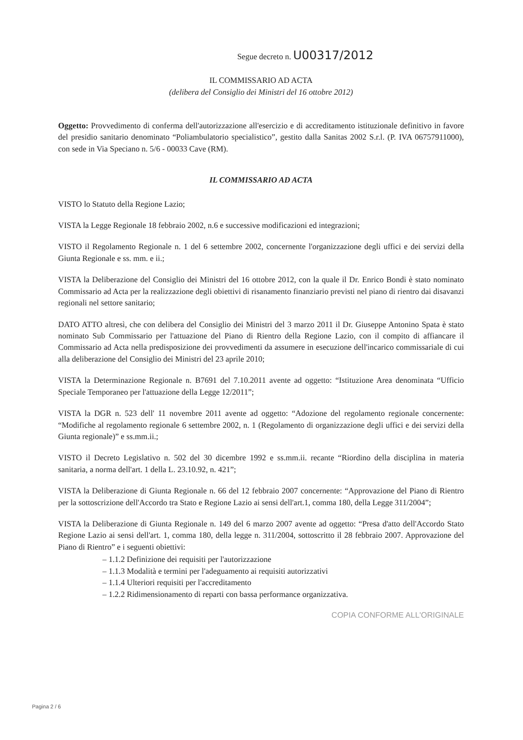Segue decreto n. U00317/2012
IL COMMISSARIO AD ACTA
(delibera del Consiglio dei Ministri del 16 ottobre 2012)
Oggetto: Provvedimento di conferma dell'autorizzazione all'esercizio e di accreditamento istituzionale definitivo in favore del presidio sanitario denominato “Poliambulatorio specialistico”, gestito dalla Sanitas 2002 S.r.l. (P. IVA 06757911000), con sede in Via Speciano n. 5/6 - 00033 Cave (RM).
IL COMMISSARIO AD ACTA
VISTO lo Statuto della Regione Lazio;
VISTA la Legge Regionale 18 febbraio 2002, n.6 e successive modificazioni ed integrazioni;
VISTO il Regolamento Regionale n. 1 del 6 settembre 2002, concernente l'organizzazione degli uffici e dei servizi della Giunta Regionale e ss. mm. e ii.;
VISTA la Deliberazione del Consiglio dei Ministri del 16 ottobre 2012, con la quale il Dr. Enrico Bondi è stato nominato Commissario ad Acta per la realizzazione degli obiettivi di risanamento finanziario previsti nel piano di rientro dai disavanzi regionali nel settore sanitario;
DATO ATTO altresì, che con delibera del Consiglio dei Ministri del 3 marzo 2011 il Dr. Giuseppe Antonino Spata è stato nominato Sub Commissario per l'attuazione del Piano di Rientro della Regione Lazio, con il compito di affiancare il Commissario ad Acta nella predisposizione dei provvedimenti da assumere in esecuzione dell'incarico commissariale di cui alla deliberazione del Consiglio dei Ministri del 23 aprile 2010;
VISTA la Determinazione Regionale n. B7691 del 7.10.2011 avente ad oggetto: “Istituzione Area denominata “Ufficio Speciale Temporaneo per l'attuazione della Legge 12/2011”;
VISTA la DGR n. 523 dell' 11 novembre 2011 avente ad oggetto: “Adozione del regolamento regionale concernente: “Modifiche al regolamento regionale 6 settembre 2002, n. 1 (Regolamento di organizzazione degli uffici e dei servizi della Giunta regionale)” e ss.mm.ii.;
VISTO il Decreto Legislativo n. 502 del 30 dicembre 1992 e ss.mm.ii. recante “Riordino della disciplina in materia sanitaria, a norma dell'art. 1 della L. 23.10.92, n. 421”;
VISTA la Deliberazione di Giunta Regionale n. 66 del 12 febbraio 2007 concernente: “Approvazione del Piano di Rientro per la sottoscrizione dell'Accordo tra Stato e Regione Lazio ai sensi dell'art.1, comma 180, della Legge 311/2004”;
VISTA la Deliberazione di Giunta Regionale n. 149 del 6 marzo 2007 avente ad oggetto: “Presa d'atto dell'Accordo Stato Regione Lazio ai sensi dell'art. 1, comma 180, della legge n. 311/2004, sottoscritto il 28 febbraio 2007. Approvazione del Piano di Rientro” e i seguenti obiettivi:
– 1.1.2 Definizione dei requisiti per l'autorizzazione
– 1.1.3 Modalità e termini per l'adeguamento ai requisiti autorizzativi
– 1.1.4 Ulteriori requisiti per l'accreditamento
– 1.2.2 Ridimensionamento di reparti con bassa performance organizzativa.
COPIA CONFORME ALL'ORIGINALE
Pagina 2 / 6